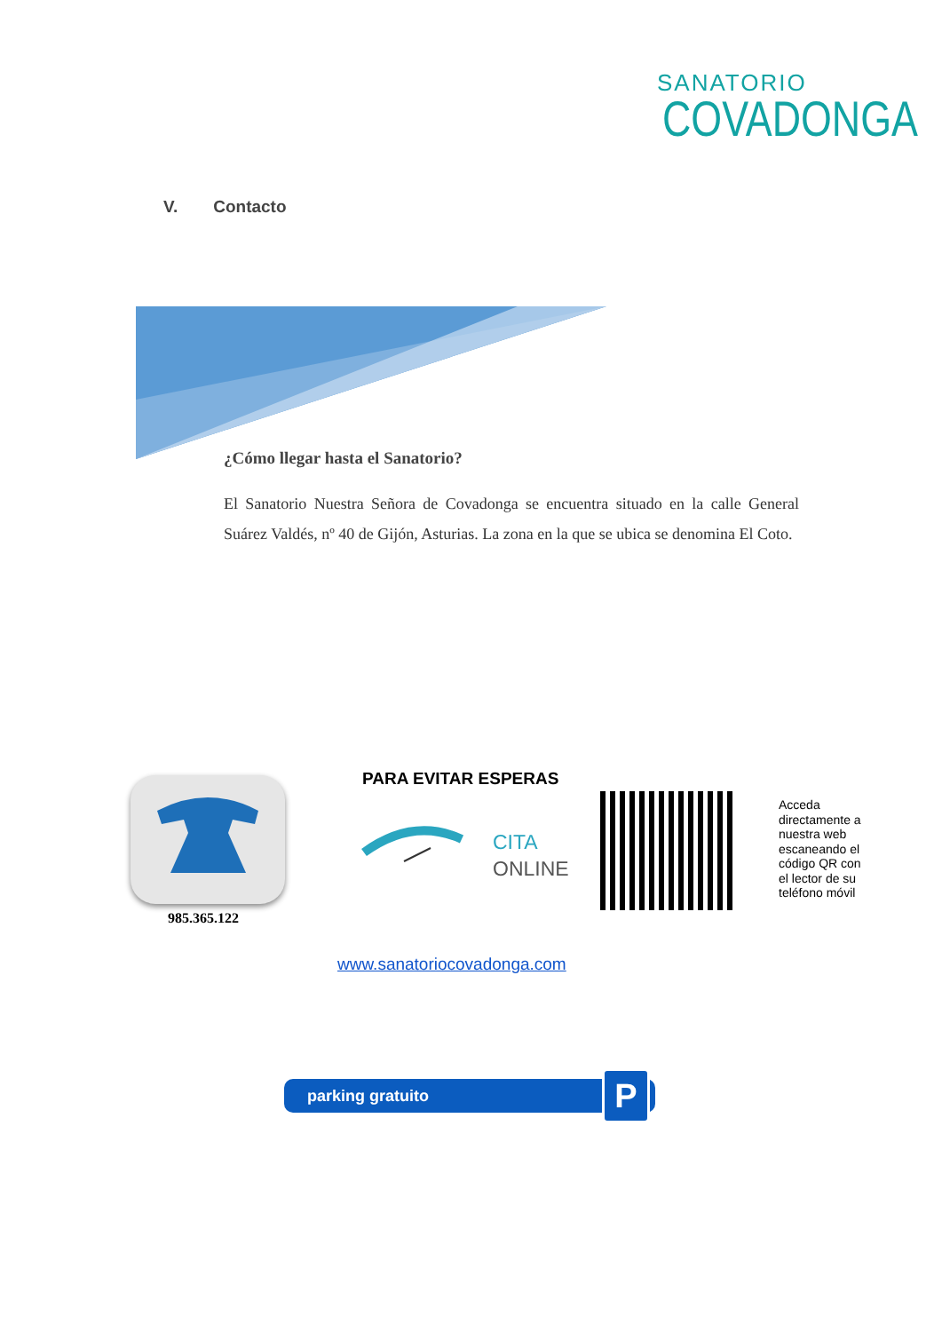SANATORIO
COVADONGA
V. Contacto
¿Cómo llegar hasta el Sanatorio?
El Sanatorio Nuestra Señora de Covadonga se encuentra situado en la calle General Suárez Valdés, nº 40 de Gijón, Asturias. La zona en la que se ubica se denomina El Coto.
985.365.122
PARA EVITAR ESPERAS
CITA
ONLINE
Acceda directamente a nuestra web escaneando el código QR con el lector de su teléfono móvil
www.sanatoriocovadonga.com
parking gratuito
P